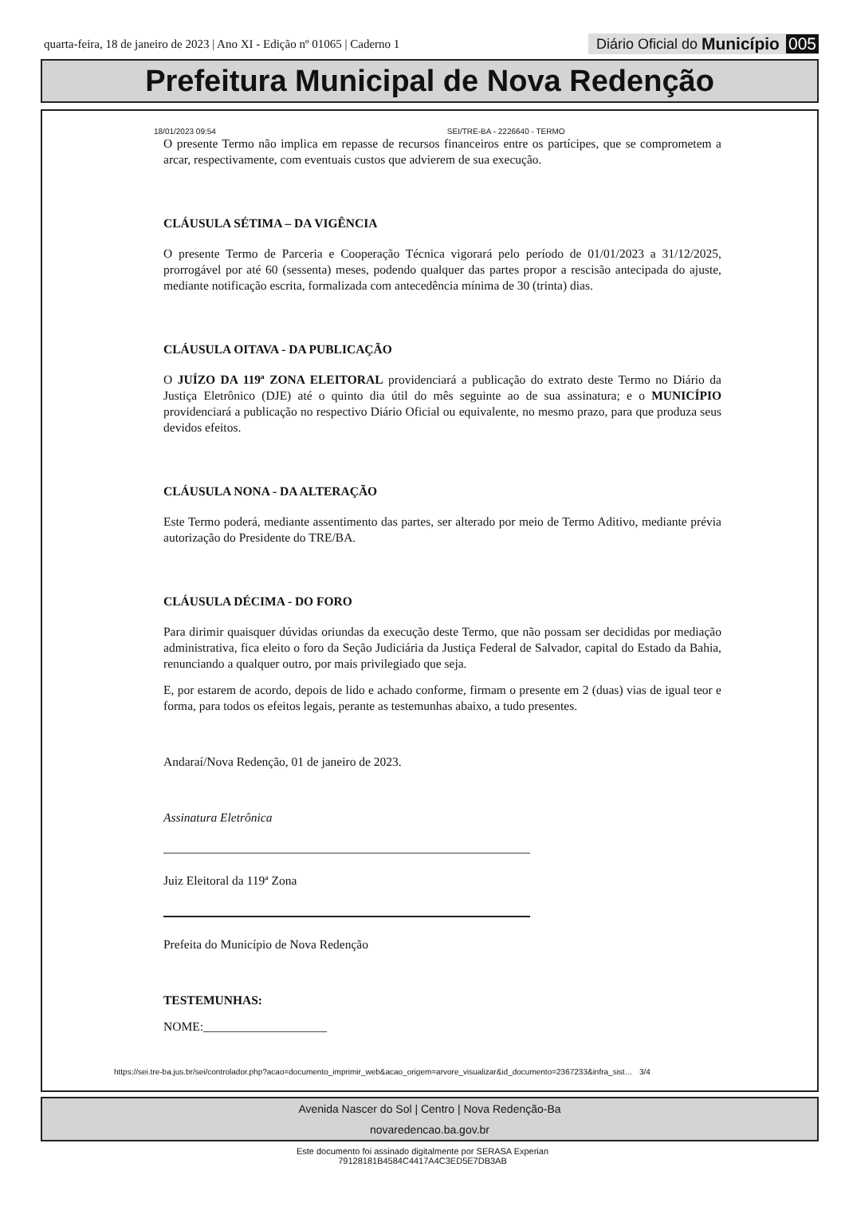quarta-feira, 18 de janeiro de 2023 | Ano XI - Edição nº 01065 | Caderno 1
Diário Oficial do Município 005
Prefeitura Municipal de Nova Redenção
18/01/2023 09:54 SEI/TRE-BA - 2226640 - TERMO
O presente Termo não implica em repasse de recursos financeiros entre os partícipes, que se comprometem a arcar, respectivamente, com eventuais custos que advierem de sua execução.
CLÁUSULA SÉTIMA – DA VIGÊNCIA
O presente Termo de Parceria e Cooperação Técnica vigorará pelo período de 01/01/2023 a 31/12/2025, prorrogável por até 60 (sessenta) meses, podendo qualquer das partes propor a rescisão antecipada do ajuste, mediante notificação escrita, formalizada com antecedência mínima de 30 (trinta) dias.
CLÁUSULA OITAVA - DA PUBLICAÇÃO
O JUÍZO DA 119ª ZONA ELEITORAL providenciará a publicação do extrato deste Termo no Diário da Justiça Eletrônico (DJE) até o quinto dia útil do mês seguinte ao de sua assinatura; e o MUNICÍPIO providenciará a publicação no respectivo Diário Oficial ou equivalente, no mesmo prazo, para que produza seus devidos efeitos.
CLÁUSULA NONA - DA ALTERAÇÃO
Este Termo poderá, mediante assentimento das partes, ser alterado por meio de Termo Aditivo, mediante prévia autorização do Presidente do TRE/BA.
CLÁUSULA DÉCIMA - DO FORO
Para dirimir quaisquer dúvidas oriundas da execução deste Termo, que não possam ser decididas por mediação administrativa, fica eleito o foro da Seção Judiciária da Justiça Federal de Salvador, capital do Estado da Bahia, renunciando a qualquer outro, por mais privilegiado que seja.
E, por estarem de acordo, depois de lido e achado conforme, firmam o presente em 2 (duas) vias de igual teor e forma, para todos os efeitos legais, perante as testemunhas abaixo, a tudo presentes.
Andaraí/Nova Redenção, 01 de janeiro de 2023.
Assinatura Eletrônica
Juiz Eleitoral da 119ª Zona
Prefeita do Município de Nova Redenção
TESTEMUNHAS:
NOME:____________________
https://sei.tre-ba.jus.br/sei/controlador.php?acao=documento_imprimir_web&acao_origem=arvore_visualizar&id_documento=2367233&infra_sist… 3/4
Avenida Nascer do Sol | Centro | Nova Redenção-Ba
novaredencao.ba.gov.br
Este documento foi assinado digitalmente por SERASA Experian
79128181B4584C4417A4C3ED5E7DB3AB